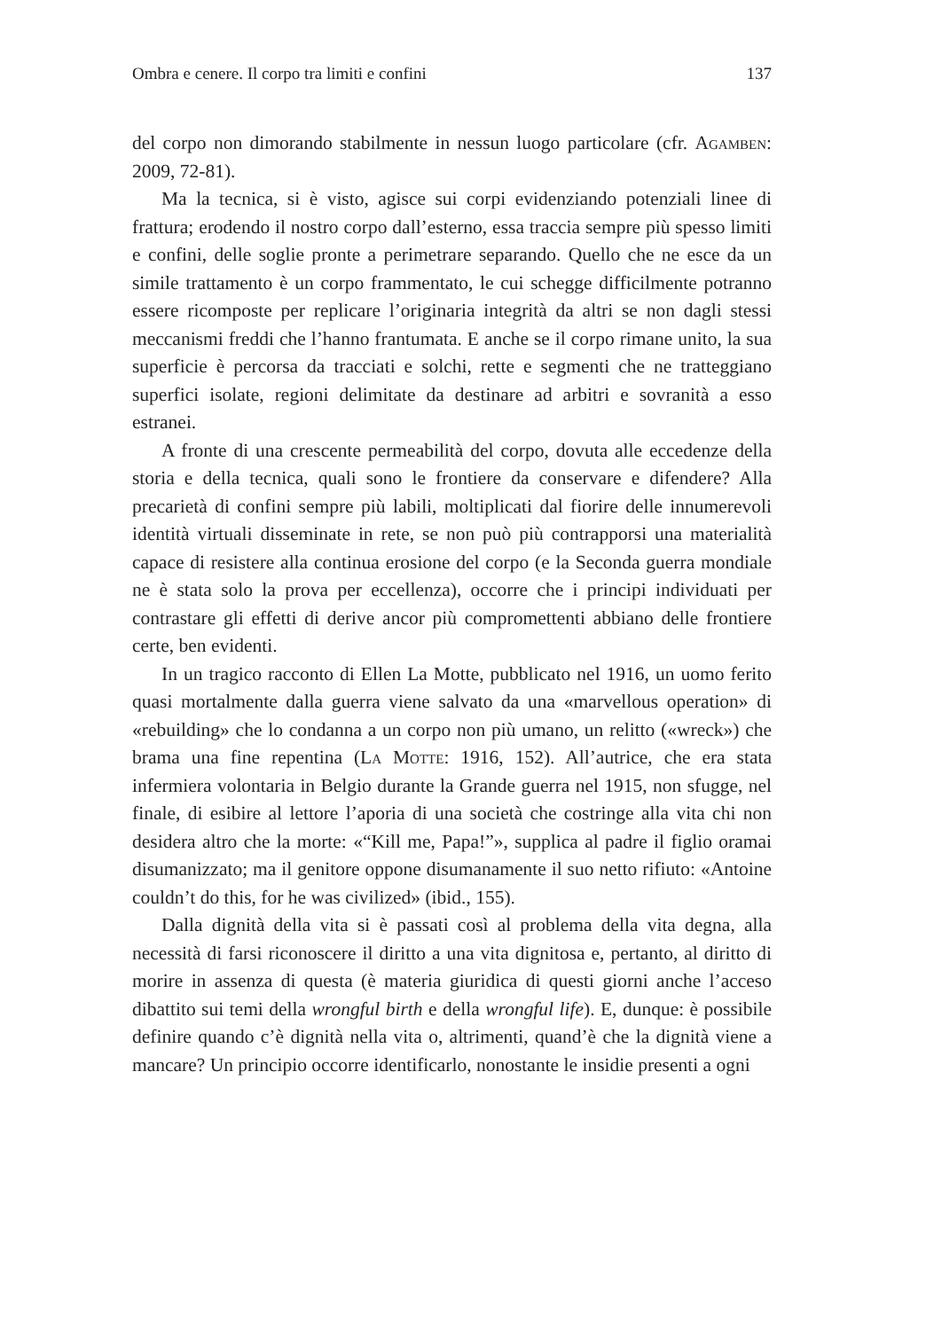Ombra e cenere. Il corpo tra limiti e confini 137
del corpo non dimorando stabilmente in nessun luogo particolare (cfr. Agamben: 2009, 72-81).
Ma la tecnica, si è visto, agisce sui corpi evidenziando potenziali linee di frattura; erodendo il nostro corpo dall’esterno, essa traccia sempre più spesso limiti e confini, delle soglie pronte a perimetrare separando. Quello che ne esce da un simile trattamento è un corpo frammentato, le cui schegge difficilmente potranno essere ricomposte per replicare l’originaria integrità da altri se non dagli stessi meccanismi freddi che l’hanno frantumata. E anche se il corpo rimane unito, la sua superficie è percorsa da tracciati e solchi, rette e segmenti che ne tratteggiano superfici isolate, regioni delimitate da destinare ad arbitri e sovranità a esso estranei.
A fronte di una crescente permeabilità del corpo, dovuta alle eccedenze della storia e della tecnica, quali sono le frontiere da conservare e difendere? Alla precarietà di confini sempre più labili, moltiplicati dal fiorire delle innumerevoli identità virtuali disseminate in rete, se non può più contrapporsi una materialità capace di resistere alla continua erosione del corpo (e la Seconda guerra mondiale ne è stata solo la prova per eccellenza), occorre che i principi individuati per contrastare gli effetti di derive ancor più compromettenti abbiano delle frontiere certe, ben evidenti.
In un tragico racconto di Ellen La Motte, pubblicato nel 1916, un uomo ferito quasi mortalmente dalla guerra viene salvato da una «marvellous operation» di «rebuilding» che lo condanna a un corpo non più umano, un relitto («wreck») che brama una fine repentina (La Motte: 1916, 152). All’autrice, che era stata infermiera volontaria in Belgio durante la Grande guerra nel 1915, non sfugge, nel finale, di esibire al lettore l’aporia di una società che costringe alla vita chi non desidera altro che la morte: «“Kill me, Papa!”», supplica al padre il figlio oramai disumanizzato; ma il genitore oppone disumanamente il suo netto rifiuto: «Antoine couldn’t do this, for he was civilized» (ibid., 155).
Dalla dignità della vita si è passati così al problema della vita degna, alla necessità di farsi riconoscere il diritto a una vita dignitosa e, pertanto, al diritto di morire in assenza di questa (è materia giuridica di questi giorni anche l’acceso dibattito sui temi della wrongful birth e della wrongful life). E, dunque: è possibile definire quando c’è dignità nella vita o, altrimenti, quand’è che la dignità viene a mancare? Un principio occorre identificarlo, nonostante le insidie presenti a ogni